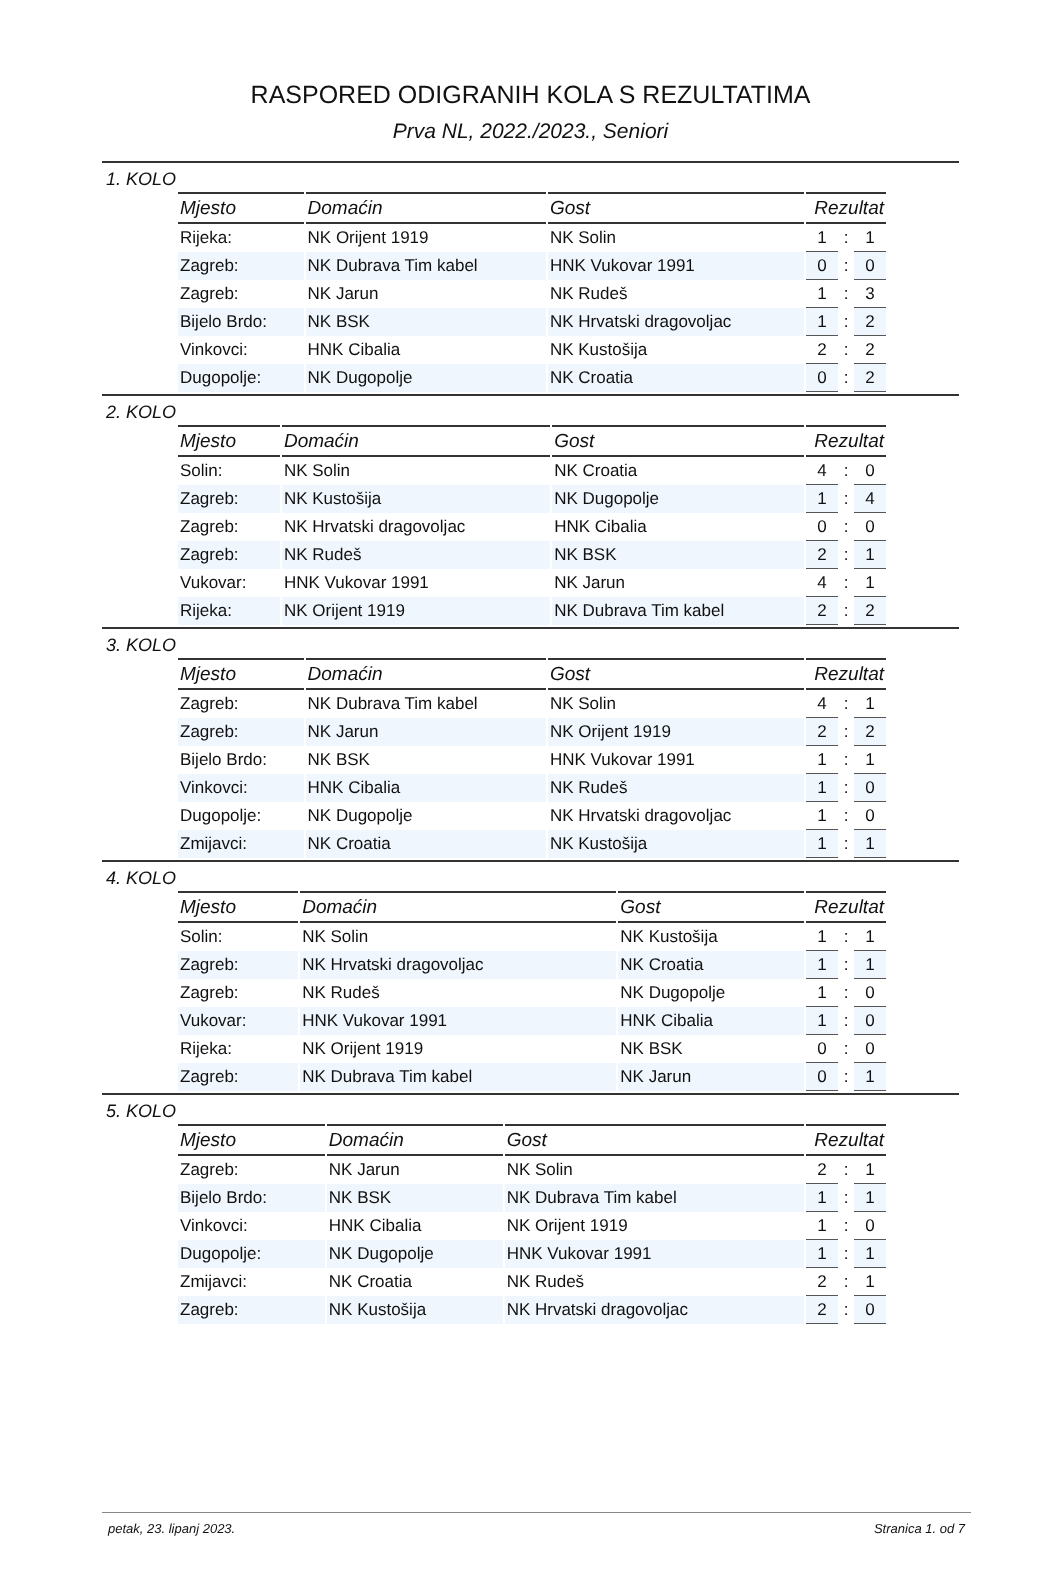RASPORED ODIGRANIH KOLA S REZULTATIMA
Prva NL, 2022./2023., Seniori
1. KOLO
| Mjesto | Domaćin | Gost | Rezultat | | |
| --- | --- | --- | --- | --- | --- |
| Rijeka: | NK Orijent 1919 | NK Solin | 1 | : | 1 |
| Zagreb: | NK Dubrava Tim kabel | HNK Vukovar 1991 | 0 | : | 0 |
| Zagreb: | NK Jarun | NK Rudeš | 1 | : | 3 |
| Bijelo Brdo: | NK BSK | NK Hrvatski dragovoljac | 1 | : | 2 |
| Vinkovci: | HNK Cibalia | NK Kustošija | 2 | : | 2 |
| Dugopolje: | NK Dugopolje | NK Croatia | 0 | : | 2 |
2. KOLO
| Mjesto | Domaćin | Gost | Rezultat | | |
| --- | --- | --- | --- | --- | --- |
| Solin: | NK Solin | NK Croatia | 4 | : | 0 |
| Zagreb: | NK Kustošija | NK Dugopolje | 1 | : | 4 |
| Zagreb: | NK Hrvatski dragovoljac | HNK Cibalia | 0 | : | 0 |
| Zagreb: | NK Rudeš | NK BSK | 2 | : | 1 |
| Vukovar: | HNK Vukovar 1991 | NK Jarun | 4 | : | 1 |
| Rijeka: | NK Orijent 1919 | NK Dubrava Tim kabel | 2 | : | 2 |
3. KOLO
| Mjesto | Domaćin | Gost | Rezultat | | |
| --- | --- | --- | --- | --- | --- |
| Zagreb: | NK Dubrava Tim kabel | NK Solin | 4 | : | 1 |
| Zagreb: | NK Jarun | NK Orijent 1919 | 2 | : | 2 |
| Bijelo Brdo: | NK BSK | HNK Vukovar 1991 | 1 | : | 1 |
| Vinkovci: | HNK Cibalia | NK Rudeš | 1 | : | 0 |
| Dugopolje: | NK Dugopolje | NK Hrvatski dragovoljac | 1 | : | 0 |
| Zmijavci: | NK Croatia | NK Kustošija | 1 | : | 1 |
4. KOLO
| Mjesto | Domaćin | Gost | Rezultat | | |
| --- | --- | --- | --- | --- | --- |
| Solin: | NK Solin | NK Kustošija | 1 | : | 1 |
| Zagreb: | NK Hrvatski dragovoljac | NK Croatia | 1 | : | 1 |
| Zagreb: | NK Rudeš | NK Dugopolje | 1 | : | 0 |
| Vukovar: | HNK Vukovar 1991 | HNK Cibalia | 1 | : | 0 |
| Rijeka: | NK Orijent 1919 | NK BSK | 0 | : | 0 |
| Zagreb: | NK Dubrava Tim kabel | NK Jarun | 0 | : | 1 |
5. KOLO
| Mjesto | Domaćin | Gost | Rezultat | | |
| --- | --- | --- | --- | --- | --- |
| Zagreb: | NK Jarun | NK Solin | 2 | : | 1 |
| Bijelo Brdo: | NK BSK | NK Dubrava Tim kabel | 1 | : | 1 |
| Vinkovci: | HNK Cibalia | NK Orijent 1919 | 1 | : | 0 |
| Dugopolje: | NK Dugopolje | HNK Vukovar 1991 | 1 | : | 1 |
| Zmijavci: | NK Croatia | NK Rudeš | 2 | : | 1 |
| Zagreb: | NK Kustošija | NK Hrvatski dragovoljac | 2 | : | 0 |
petak, 23. lipanj 2023. Stranica 1. od 7